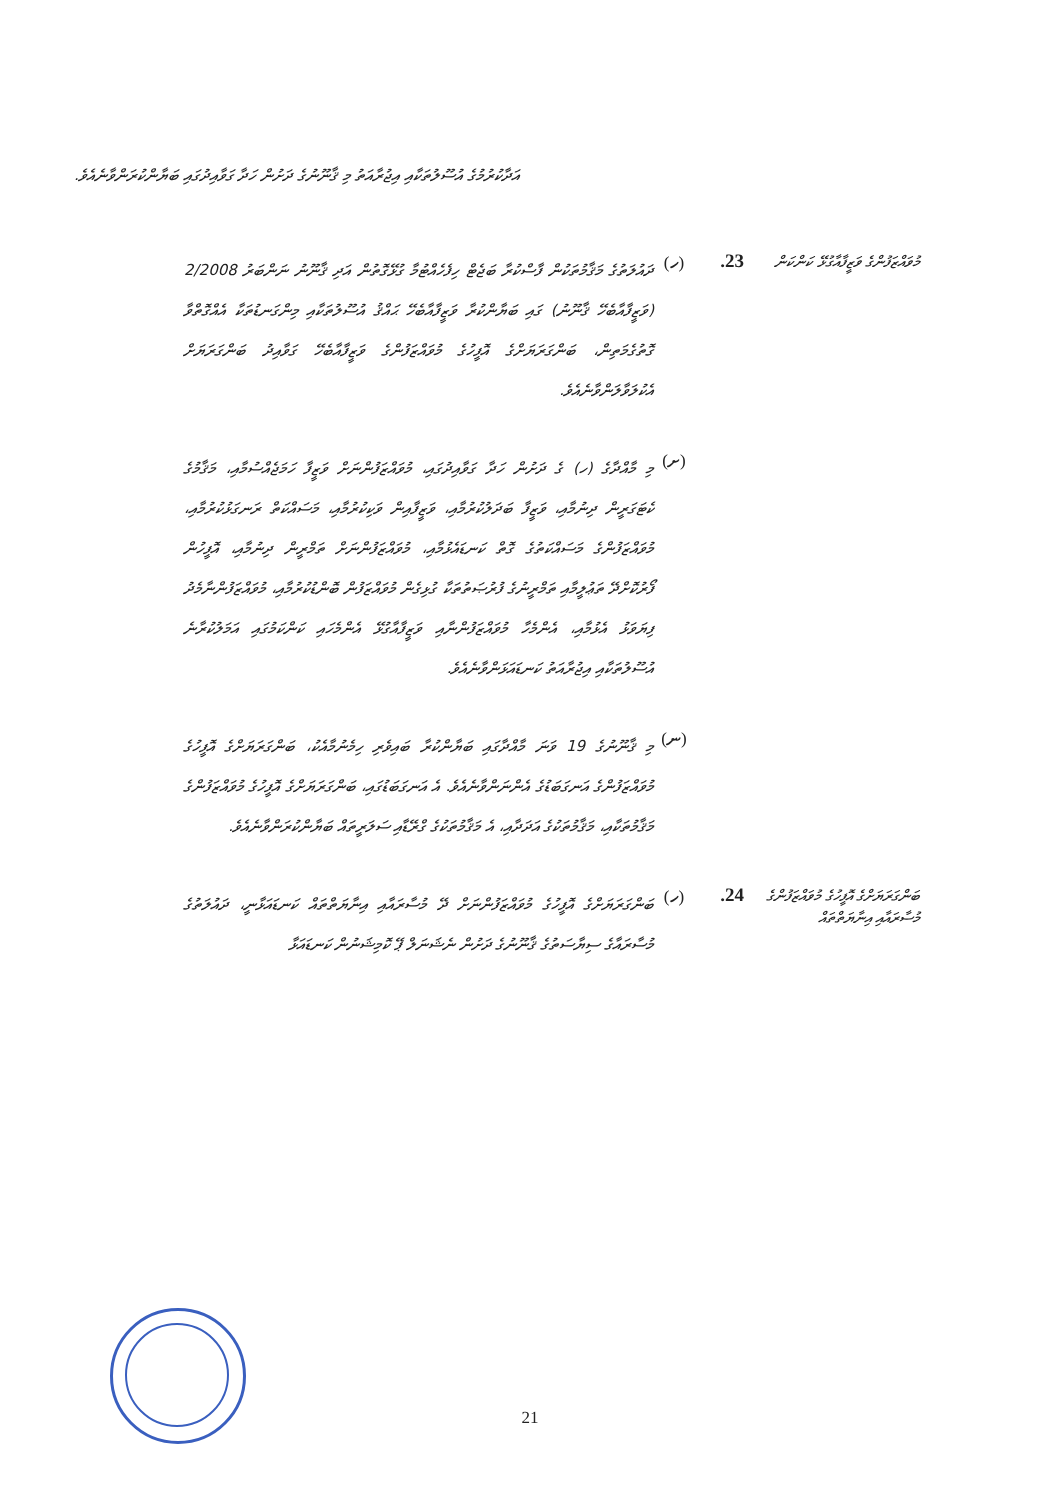އަދާކުރުމުގެ އުސޫލުތަކާއި އިޖުރާއަތު މި ޤާނޫނުގެ ދަށުން ހަދާ ގަވާއިދުގައި ބަޔާންކުރަންވާނެއެވެ.
މުވައްޒަފުންގެ ވަޒީފާއާގުޅޭ ކަންކަން
.23 (ހ)
ދައުލަތުގެ މަޤާމުތަކުން ފާސްކުރާ ބަޖެޓް ހިފެހެއްޓުމާ ގުޅޭގޮތުން އަދި ޤާނޫނު ނަންބަރު 2/2008 (ވަޒީފާއާބެހޭ ޤާނޫނު) ގައި ބަޔާންކުރާ ވަޒީފާއާބެހޭ ޙައްޤު އުސޫލުތަކާއި މިންގަނޑުތަކާ އެއްގޮތްވާ ގޮތުގެމަތިން، ބަންގަރަޔަށްގެ އޮފީހުގެ މުވައްޒަފުންގެ ވަޒީފާއާބެހޭ ގަވާއިދު ބަންގަރަޔަށް އެކުލަވާލަންވާނެއެވެ.
(ށ)
މި މާއްދާގެ (ހ) ގެ ދަށުން ހަދާ ގަވާއިދުގައި، މުވައްޒަފުންނަށް ވަޒީފާ ހަމަޖެއްސުމާއި، މަޤާމުގެ ކެޓަގަރީން ދިނުމާއި، ވަޒީފާ ބަދަލުކުރުމާއި، ވަޒީފާއިން ވަކިކުރުމާއި، މަސައްކަތް ރަނގަޅުކުރުމާއި، މުވައްޒަފުންގެ މަސައްކަތުގެ ގޮތް ކަނޑައެޅުމާއި، މުވައްޒަފުންނަށް ތަމްރީން ދިނުމާއި، އޮފީހުން ފޯރުކޮށްދޭ ތަޢުލީމާއި ތަމްރީނުގެ ފުރުޞަތުތަކާ ގުޅިގެން މުވައްޒަފުން ބޮންޑުކުރުމާއި، މުވައްޒަފުންނާމެދު ފިޔަވަޅު އެޅުމާއި، އެންމެހާ މުވައްޒަފުންނާއި ވަޒީފާއާގުޅޭ އެންމެހައި ކަންކަމުގައި އަމަލުކުރާނެ އުސޫލުތަކާއި އިޖުރާއަތު ކަނޑައަޅަންވާނެއެވެ.
(ނ)
މި ޤާނޫނުގެ 19 ވަނަ މާއްދާގައި ބަޔާންކުރާ ބައިވެރި ހިމެނުމާއެކު، ބަންގަރަޔަށްގެ އޮފީހުގެ މުވައްޒަފުންގެ އަނގަބަޑުގެ އެންނަންވާނެއެވެ. އެ އަނގަބަޑުގައި، ބަންގަރަޔަށްގެ އޮފީހުގެ މުވައްޒަފުންގެ މަޤާމުތަކާއި، މަޤާމުތަކުގެ އަދަދާއި، އެ މަޤާމުތަކުގެ ގްރޭޑާއި ސަލަރީތައް ބަޔާންކުރަންވާނެއެވެ.
ބަންގަރަޔަށްގެ އޮފީހުގެ މުވައްޒަފުންގެ މުސާރައާއި އިނާޔަތްތައް
.24 (ހ)
ބަންގަރަޔަށްގެ އޮފީހުގެ މުވައްޒަފުންނަށް ދޭ މުސާރައާއި އިނާޔަތްތައް ކަނޑައަޅާނީ، ދައުލަތުގެ މުސާރައާގެ ސިޔާސަތުގެ ޤާނޫނުގެ ދަށުން ނެޝަނަލް ޕޭ ކޮމިޝަނުން ކަނޑައަޅާ
21